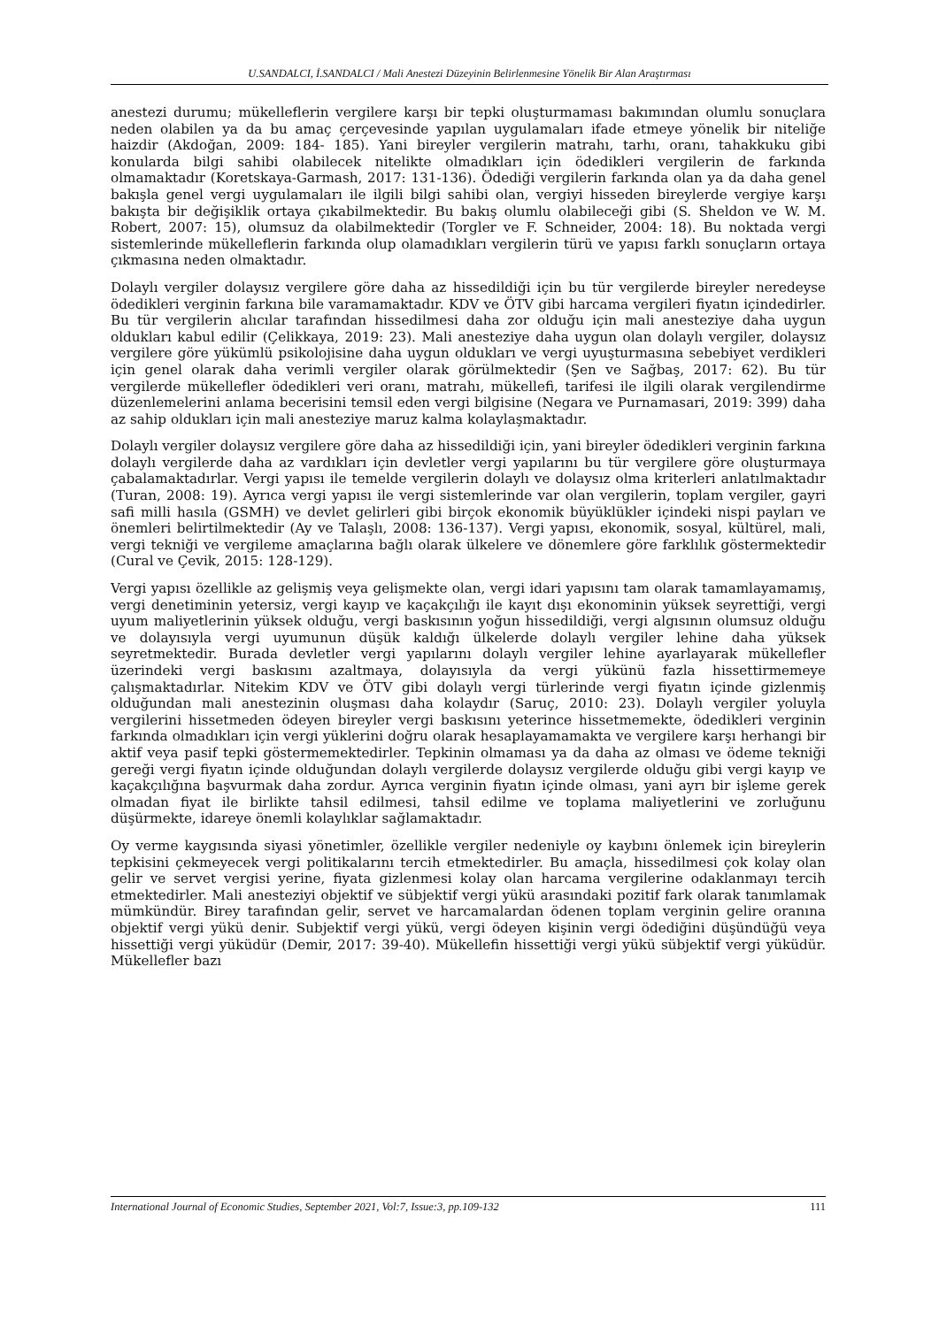U.SANDALCI, İ.SANDALCI / Mali Anestezi Düzeyinin Belirlenmesine Yönelik Bir Alan Araştırması
anestezi durumu; mükelleflerin vergilere karşı bir tepki oluşturmaması bakımından olumlu sonuçlara neden olabilen ya da bu amaç çerçevesinde yapılan uygulamaları ifade etmeye yönelik bir niteliğe haizdir (Akdoğan, 2009: 184- 185). Yani bireyler vergilerin matrahı, tarhı, oranı, tahakkuku gibi konularda bilgi sahibi olabilecek nitelikte olmadıkları için ödedikleri vergilerin de farkında olmamaktadır (Koretskaya-Garmash, 2017: 131-136). Ödediği vergilerin farkında olan ya da daha genel bakışla genel vergi uygulamaları ile ilgili bilgi sahibi olan, vergiyi hisseden bireylerde vergiye karşı bakışta bir değişiklik ortaya çıkabilmektedir. Bu bakış olumlu olabileceği gibi (S. Sheldon ve W. M. Robert, 2007: 15), olumsuz da olabilmektedir (Torgler ve F. Schneider, 2004: 18). Bu noktada vergi sistemlerinde mükelleflerin farkında olup olamadıkları vergilerin türü ve yapısı farklı sonuçların ortaya çıkmasına neden olmaktadır.
Dolaylı vergiler dolaysız vergilere göre daha az hissedildiği için bu tür vergilerde bireyler neredeyse ödedikleri verginin farkına bile varamamaktadır. KDV ve ÖTV gibi harcama vergileri fiyatın içindedirler. Bu tür vergilerin alıcılar tarafından hissedilmesi daha zor olduğu için mali anesteziye daha uygun oldukları kabul edilir (Çelikkaya, 2019: 23). Mali anesteziye daha uygun olan dolaylı vergiler, dolaysız vergilere göre yükümlü psikolojisine daha uygun oldukları ve vergi uyuşturmasına sebebiyet verdikleri için genel olarak daha verimli vergiler olarak görülmektedir (Şen ve Sağbaş, 2017: 62). Bu tür vergilerde mükellefler ödedikleri veri oranı, matrahı, mükellefi, tarifesi ile ilgili olarak vergilendirme düzenlemelerini anlama becerisini temsil eden vergi bilgisine (Negara ve Purnamasari, 2019: 399) daha az sahip oldukları için mali anesteziye maruz kalma kolaylaşmaktadır.
Dolaylı vergiler dolaysız vergilere göre daha az hissedildiği için, yani bireyler ödedikleri verginin farkına dolaylı vergilerde daha az vardıkları için devletler vergi yapılarını bu tür vergilere göre oluşturmaya çabalamaktadırlar. Vergi yapısı ile temelde vergilerin dolaylı ve dolaysız olma kriterleri anlatılmaktadır (Turan, 2008: 19). Ayrıca vergi yapısı ile vergi sistemlerinde var olan vergilerin, toplam vergiler, gayri safi milli hasıla (GSMH) ve devlet gelirleri gibi birçok ekonomik büyüklükler içindeki nispi payları ve önemleri belirtilmektedir (Ay ve Talaşlı, 2008: 136-137). Vergi yapısı, ekonomik, sosyal, kültürel, mali, vergi tekniği ve vergileme amaçlarına bağlı olarak ülkelere ve dönemlere göre farklılık göstermektedir (Cural ve Çevik, 2015: 128-129).
Vergi yapısı özellikle az gelişmiş veya gelişmekte olan, vergi idari yapısını tam olarak tamamlayamamış, vergi denetiminin yetersiz, vergi kayıp ve kaçakçılığı ile kayıt dışı ekonominin yüksek seyrettiği, vergi uyum maliyetlerinin yüksek olduğu, vergi baskısının yoğun hissedildiği, vergi algısının olumsuz olduğu ve dolayısıyla vergi uyumunun düşük kaldığı ülkelerde dolaylı vergiler lehine daha yüksek seyretmektedir. Burada devletler vergi yapılarını dolaylı vergiler lehine ayarlayarak mükellefler üzerindeki vergi baskısını azaltmaya, dolayısıyla da vergi yükünü fazla hissettirmemeye çalışmaktadırlar. Nitekim KDV ve ÖTV gibi dolaylı vergi türlerinde vergi fiyatın içinde gizlenmiş olduğundan mali anestezinin oluşması daha kolaydır (Saruç, 2010: 23). Dolaylı vergiler yoluyla vergilerini hissetmeden ödeyen bireyler vergi baskısını yeterince hissetmemekte, ödedikleri verginin farkında olmadıkları için vergi yüklerini doğru olarak hesaplayamamakta ve vergilere karşı herhangi bir aktif veya pasif tepki göstermemektedirler. Tepkinin olmaması ya da daha az olması ve ödeme tekniği gereği vergi fiyatın içinde olduğundan dolaylı vergilerde dolaysız vergilerde olduğu gibi vergi kayıp ve kaçakçılığına başvurmak daha zordur. Ayrıca verginin fiyatın içinde olması, yani ayrı bir işleme gerek olmadan fiyat ile birlikte tahsil edilmesi, tahsil edilme ve toplama maliyetlerini ve zorluğunu düşürmekte, idareye önemli kolaylıklar sağlamaktadır.
Oy verme kaygısında siyasi yönetimler, özellikle vergiler nedeniyle oy kaybını önlemek için bireylerin tepkisini çekmeyecek vergi politikalarını tercih etmektedirler. Bu amaçla, hissedilmesi çok kolay olan gelir ve servet vergisi yerine, fiyata gizlenmesi kolay olan harcama vergilerine odaklanmayı tercih etmektedirler. Mali anesteziyi objektif ve sübjektif vergi yükü arasındaki pozitif fark olarak tanımlamak mümkündür. Birey tarafından gelir, servet ve harcamalardan ödenen toplam verginin gelire oranına objektif vergi yükü denir. Subjektif vergi yükü, vergi ödeyen kişinin vergi ödediğini düşündüğü veya hissettiği vergi yüküdür (Demir, 2017: 39-40). Mükellefin hissettiği vergi yükü sübjektif vergi yüküdür. Mükellefler bazı
International Journal of Economic Studies, September 2021, Vol:7, Issue:3, pp.109-132 111